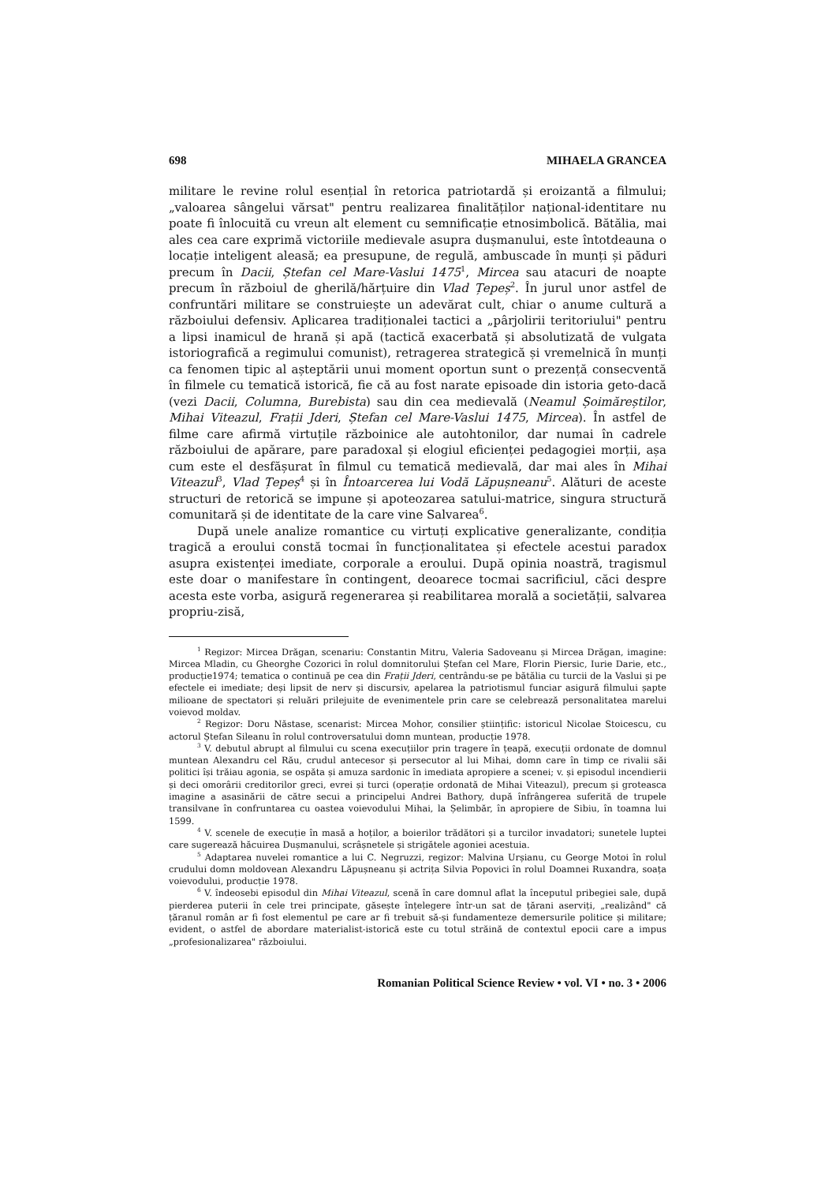698 MIHAELA GRANCEA
militare le revine rolul esențial în retorica patriotardă și eroizantă a filmului; „valoarea sângelui vărsat" pentru realizarea finalităților național-identitare nu poate fi înlocuită cu vreun alt element cu semnificație etnosimbolică. Bătălia, mai ales cea care exprimă victoriile medievale asupra dușmanului, este întotdeauna o locație inteligent aleasă; ea presupune, de regulă, ambuscade în munți și păduri precum în Dacii, Ștefan cel Mare-Vaslui 1475<sup>1</sup>, Mircea sau atacuri de noapte precum în războiul de gherilă/hărțuire din Vlad Țepeș<sup>2</sup>. În jurul unor astfel de confruntări militare se construiește un adevărat cult, chiar o anume cultură a războiului defensiv. Aplicarea tradiționalei tactici a „pârjolirii teritoriului" pentru a lipsi inamicul de hrană și apă (tactică exacerbată și absolutizată de vulgata istoriografică a regimului comunist), retragerea strategică și vremelnică în munți ca fenomen tipic al așteptării unui moment oportun sunt o prezență consecventă în filmele cu tematică istorică, fie că au fost narate episoade din istoria geto-dacă (vezi Dacii, Columna, Burebista) sau din cea medievală (Neamul Șoimăreștilor, Mihai Viteazul, Frații Jderi, Ștefan cel Mare-Vaslui 1475, Mircea). În astfel de filme care afirmă virtuțile războinice ale autohtonilor, dar numai în cadrele războiului de apărare, pare paradoxal și elogiul eficienței pedagogiei morții, așa cum este el desfășurat în filmul cu tematică medievală, dar mai ales în Mihai Viteazul<sup>3</sup>, Vlad Țepeș<sup>4</sup> și în Întoarcerea lui Vodă Lăpușneanu<sup>5</sup>. Alături de aceste structuri de retorică se impune și apoteozarea satului-matrice, singura structură comunitară și de identitate de la care vine Salvarea<sup>6</sup>.
După unele analize romantice cu virtuți explicative generalizante, condiția tragică a eroului constă tocmai în funcționalitatea și efectele acestui paradox asupra existenței imediate, corporale a eroului. După opinia noastră, tragismul este doar o manifestare în contingent, deoarece tocmai sacrificiul, căci despre acesta este vorba, asigură regenerarea și reabilitarea morală a societății, salvarea propriu-zisă,
<sup>1</sup> Regizor: Mircea Drăgan, scenariu: Constantin Mitru, Valeria Sadoveanu și Mircea Drăgan, imagine: Mircea Mladin, cu Gheorghe Cozorici în rolul domnitorului Ștefan cel Mare, Florin Piersic, Iurie Darie, etc., producție1974; tematica o continuă pe cea din Frații Jderi, centrându-se pe bătălia cu turcii de la Vaslui și pe efectele ei imediate; deși lipsit de nerv și discursiv, apelarea la patriotismul funciar asigură filmului șapte milioane de spectatori și reluări prilejuite de evenimentele prin care se celebrează personalitatea marelui voievod moldav.
<sup>2</sup> Regizor: Doru Năstase, scenarist: Mircea Mohor, consilier științific: istoricul Nicolae Stoicescu, cu actorul Ștefan Sileanu în rolul controversatului domn muntean, producție 1978.
<sup>3</sup> V. debutul abrupt al filmului cu scena execuțiilor prin tragere în țeapă, execuții ordonate de domnul muntean Alexandru cel Rău, crudul antecesor și persecutor al lui Mihai, domn care în timp ce rivalii săi politici își trăiau agonia, se ospăta și amuza sardonic în imediata apropiere a scenei; v. și episodul incendierii și deci omorârii creditorilor greci, evrei și turci (operație ordonată de Mihai Viteazul), precum și groteasca imagine a asasinării de către secui a principelui Andrei Bathory, după înfrângerea suferită de trupele transilvane în confruntarea cu oastea voievodului Mihai, la Șelimbăr, în apropiere de Sibiu, în toamna lui 1599.
<sup>4</sup> V. scenele de execuție în masă a hoților, a boierilor trădători și a turcilor invadatori; sunetele luptei care sugerează hăcuirea Dușmanului, scrâșnetele și strigătele agoniei acestuia.
<sup>5</sup> Adaptarea nuvelei romantice a lui C. Negruzzi, regizor: Malvina Urșianu, cu George Motoi în rolul crudului domn moldovean Alexandru Lăpușneanu și actrița Silvia Popovici în rolul Doamnei Ruxandra, soața voievodului, producție 1978.
<sup>6</sup> V. îndeosebi episodul din Mihai Viteazul, scenă în care domnul aflat la începutul pribegiei sale, după pierderea puterii în cele trei principate, găsește înțelegere într-un sat de țărani aserviți, „realizând" că țăranul român ar fi fost elementul pe care ar fi trebuit să-și fundamenteze demersurile politice și militare; evident, o astfel de abordare materialist-istorică este cu totul străină de contextul epocii care a impus „profesionalizarea" războiului.
Romanian Political Science Review • vol. VI • no. 3 • 2006